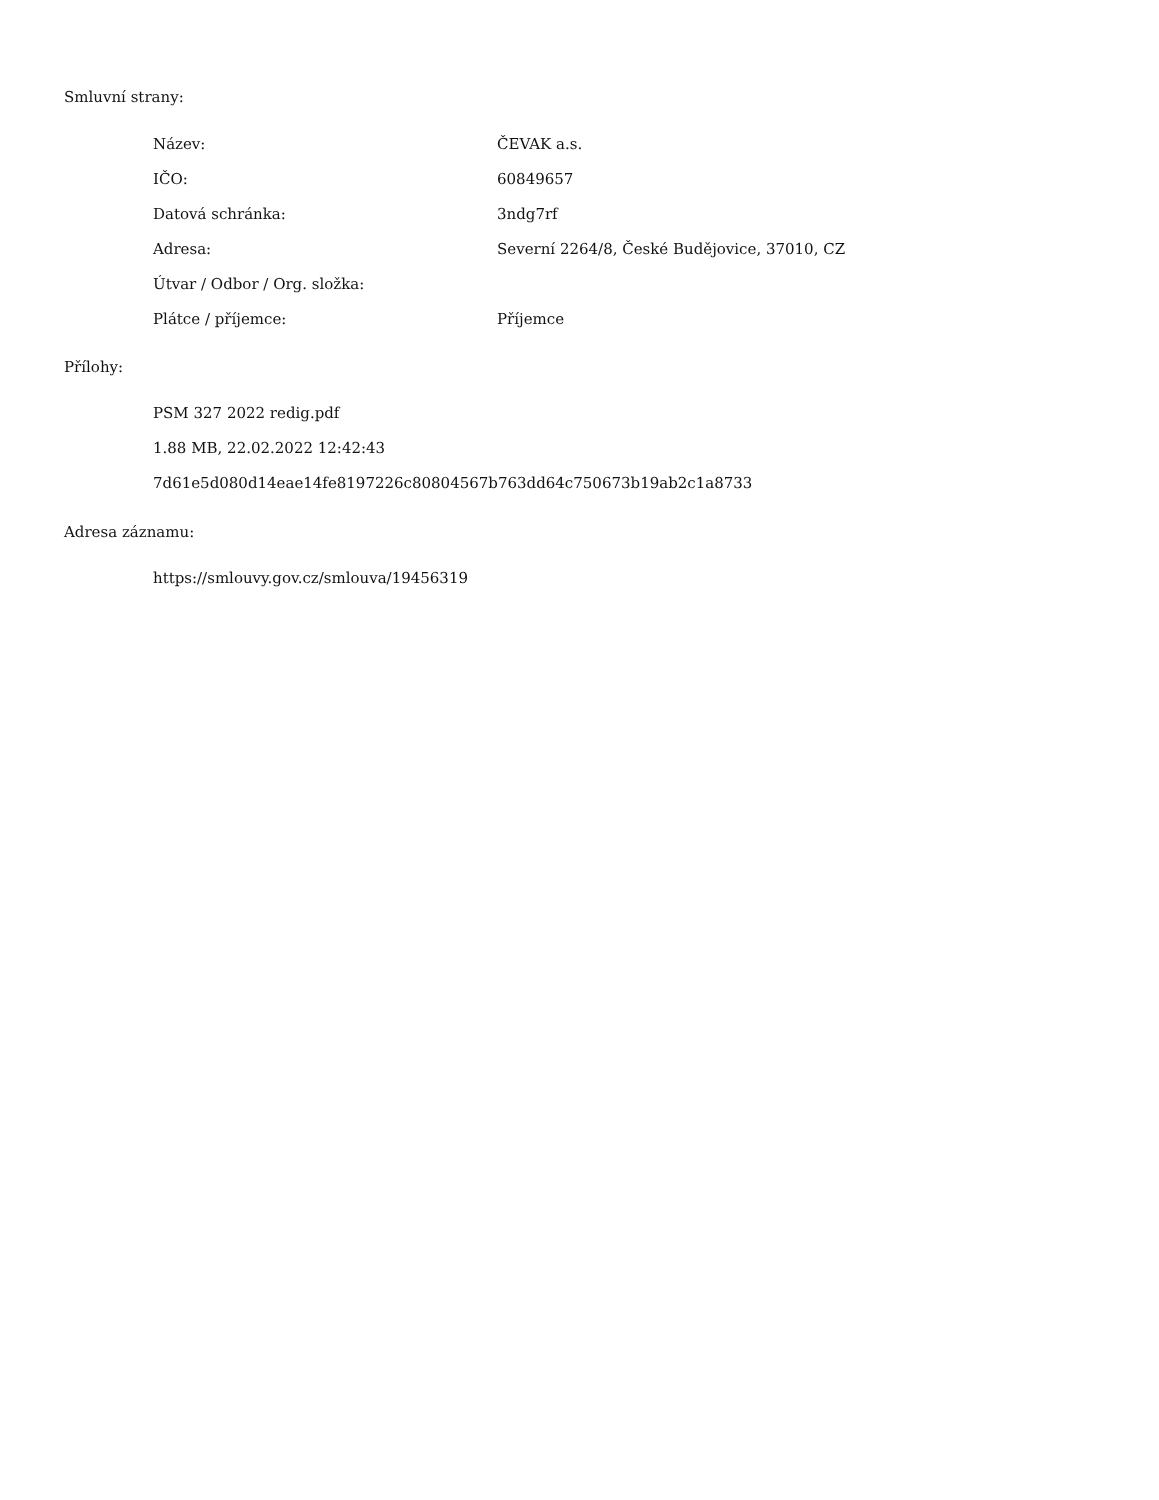Smluvní strany:
| Název: | ČEVAK a.s. |
| IČO: | 60849657 |
| Datová schránka: | 3ndg7rf |
| Adresa: | Severní 2264/8, České Budějovice, 37010, CZ |
| Útvar / Odbor / Org. složka: | |
| Plátce / příjemce: | Příjemce |
Přílohy:
PSM 327 2022 redig.pdf
1.88 MB, 22.02.2022 12:42:43
7d61e5d080d14eae14fe8197226c80804567b763dd64c750673b19ab2c1a8733
Adresa záznamu:
https://smlouvy.gov.cz/smlouva/19456319